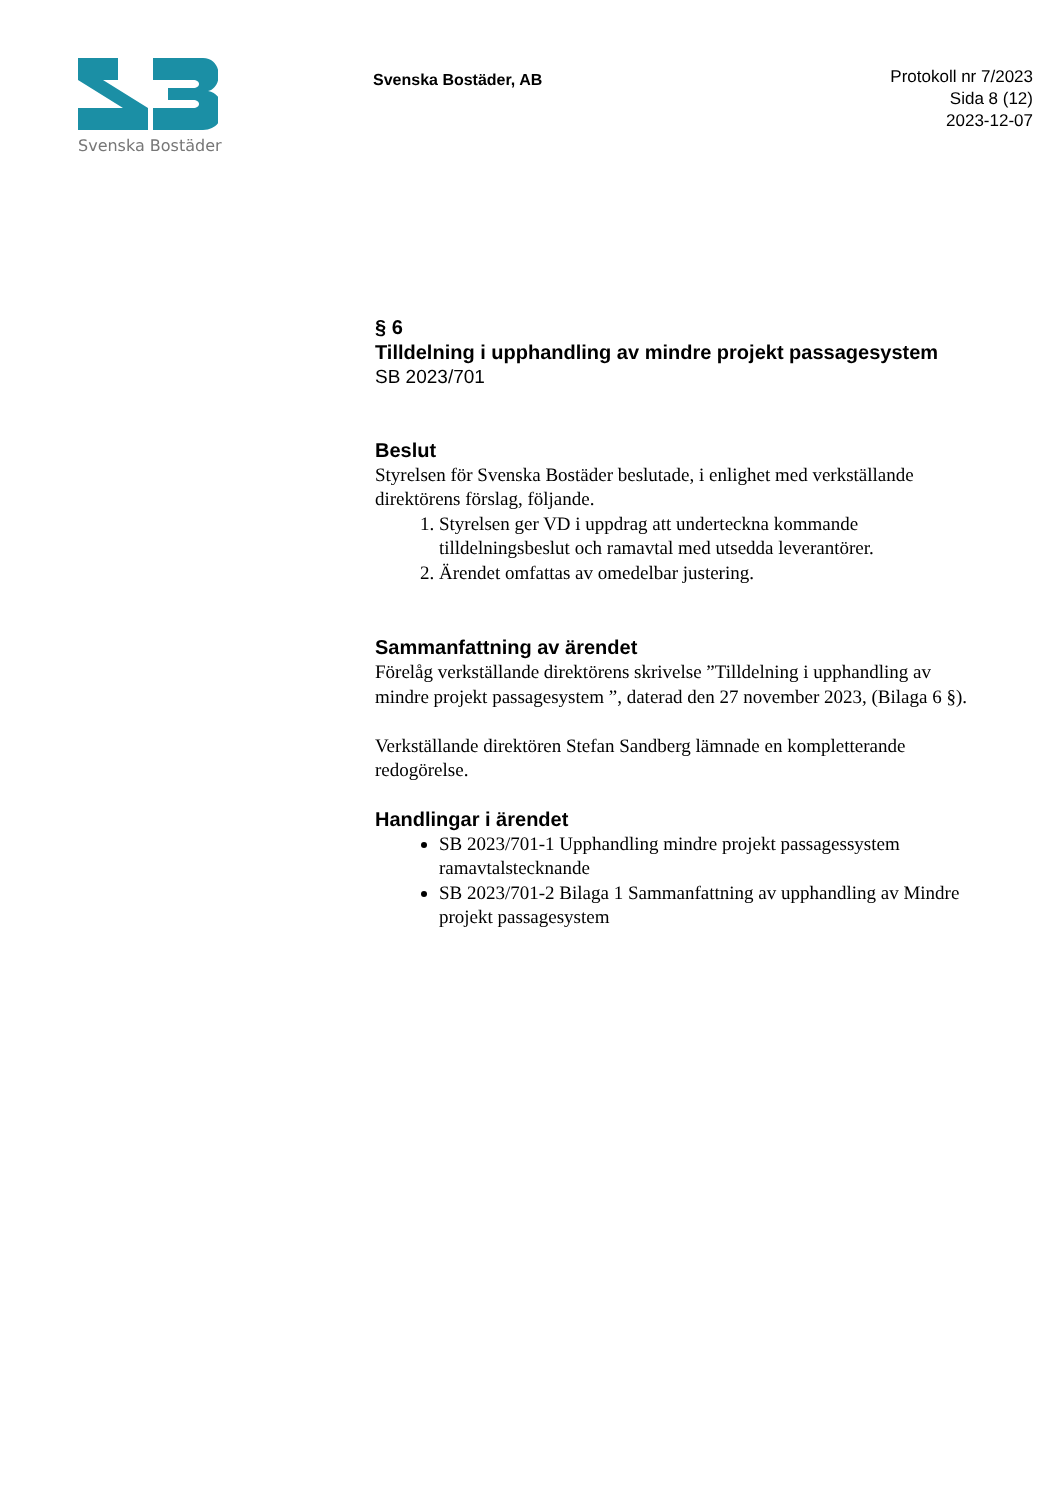Svenska Bostäder
Svenska Bostäder, AB
Protokoll nr 7/2023
Sida 8 (12)
2023-12-07
§ 6
Tilldelning i upphandling av mindre projekt passagesystem
SB 2023/701
Beslut
Styrelsen för Svenska Bostäder beslutade, i enlighet med verkställande direktörens förslag, följande.
1. Styrelsen ger VD i uppdrag att underteckna kommande tilldelningsbeslut och ramavtal med utsedda leverantörer.
2. Ärendet omfattas av omedelbar justering.
Sammanfattning av ärendet
Förelåg verkställande direktörens skrivelse ”Tilldelning i upphandling av mindre projekt passagesystem ”, daterad den 27 november 2023, (Bilaga 6 §).
Verkställande direktören Stefan Sandberg lämnade en kompletterande redogörelse.
Handlingar i ärendet
SB 2023/701-1 Upphandling mindre projekt passagessystem ramavtalstecknande
SB 2023/701-2 Bilaga 1 Sammanfattning av upphandling av Mindre projekt passagesystem